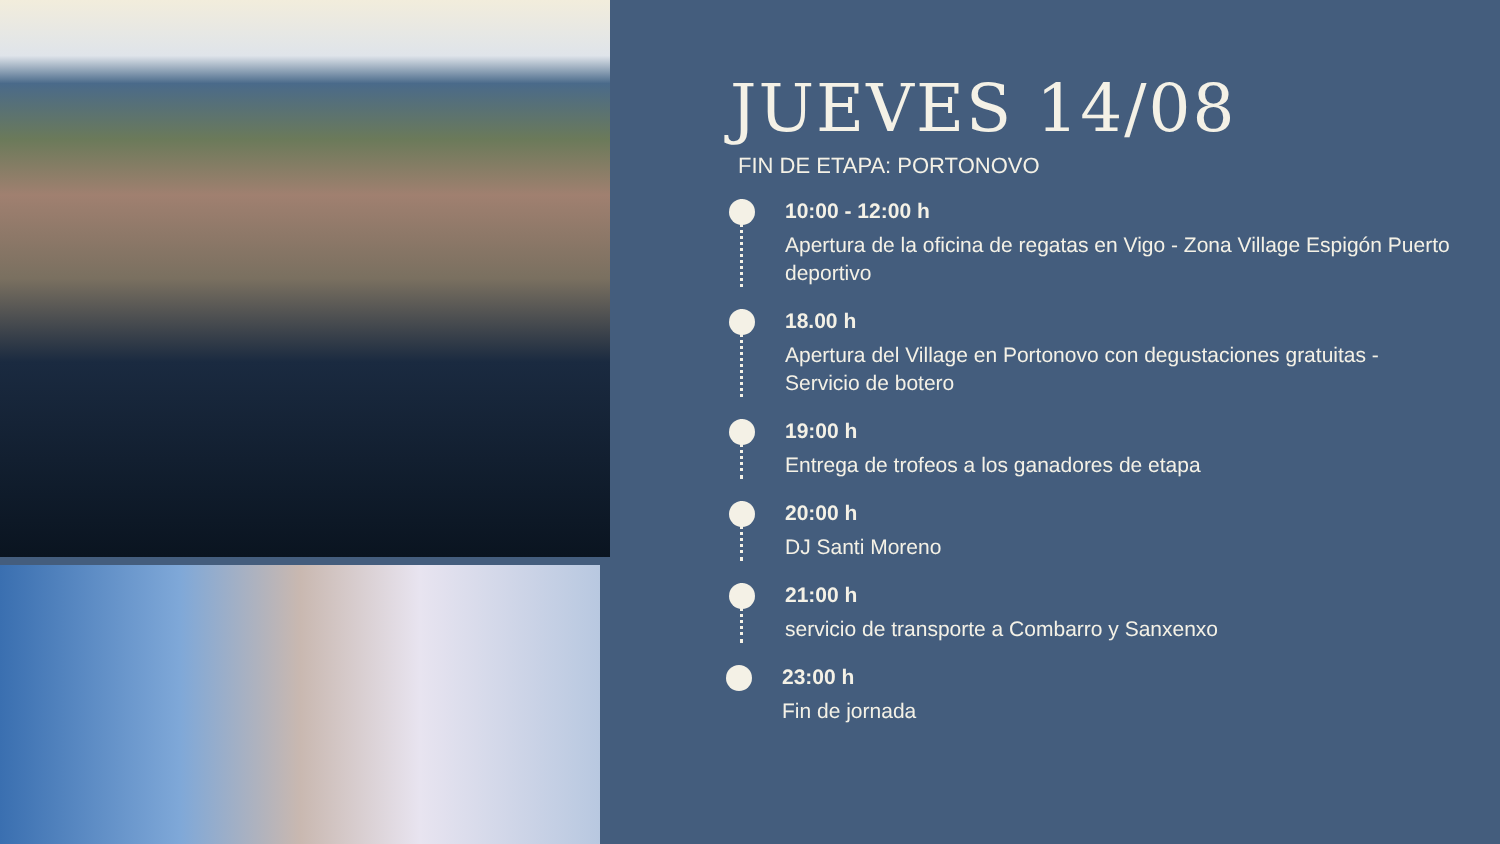JUEVES 14/08
FIN DE ETAPA: PORTONOVO
10:00 - 12:00 h
Apertura de la oficina de regatas en Vigo - Zona Village Espigón Puerto deportivo
18.00 h
Apertura del Village en Portonovo con degustaciones gratuitas - Servicio de botero
19:00 h
Entrega de trofeos a los ganadores de etapa
20:00 h
DJ Santi Moreno
21:00 h
servicio de transporte a Combarro y Sanxenxo
23:00 h
Fin de jornada